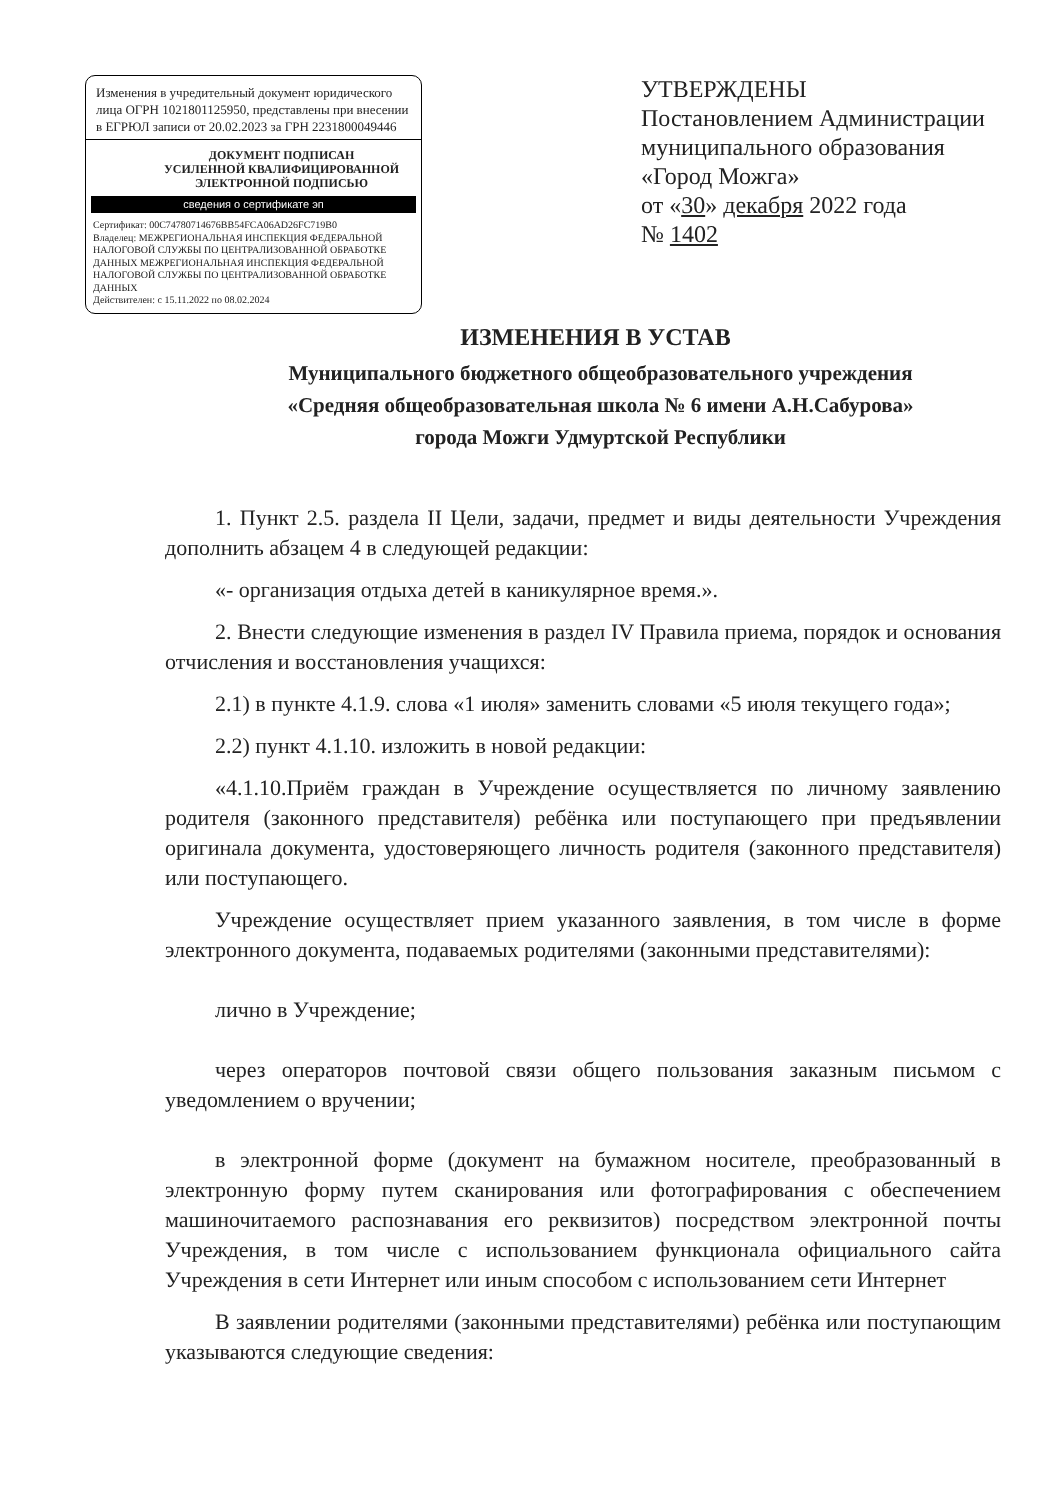Изменения в учредительный документ юридического лица ОГРН 1021801125950, представлены при внесении в ЕГРЮЛ записи от 20.02.2023 за ГРН 2231800049446
ДОКУМЕНТ ПОДПИСАН
УСИЛЕННОЙ КВАЛИФИЦИРОВАННОЙ
ЭЛЕКТРОННОЙ ПОДПИСЬЮ
сведения о сертификате эп
Сертификат: 00C74780714676BB54FCA06AD26FC719B0
Владелец: МЕЖРЕГИОНАЛЬНАЯ ИНСПЕКЦИЯ ФЕДЕРАЛЬНОЙ НАЛОГОВОЙ СЛУЖБЫ ПО ЦЕНТРАЛИЗОВАННОЙ ОБРАБОТКЕ ДАННЫХ МЕЖРЕГИОНАЛЬНАЯ ИНСПЕКЦИЯ ФЕДЕРАЛЬНОЙ НАЛОГОВОЙ СЛУЖБЫ ПО ЦЕНТРАЛИЗОВАННОЙ ОБРАБОТКЕ ДАННЫХ
Действителен: с 15.11.2022 по 08.02.2024
УТВЕРЖДЕНЫ
Постановлением Администрации муниципального образования «Город Можга»
от «30» декабря 2022 года
№ 1402
ИЗМЕНЕНИЯ В УСТАВ
Муниципального бюджетного общеобразовательного учреждения
«Средняя общеобразовательная школа № 6 имени А.Н.Сабурова»
города Можги Удмуртской Республики
1. Пункт 2.5. раздела II Цели, задачи, предмет и виды деятельности Учреждения дополнить абзацем 4 в следующей редакции:
«- организация отдыха детей в каникулярное время.».
2. Внести следующие изменения в раздел IV Правила приема, порядок и основания отчисления и восстановления учащихся:
2.1) в пункте 4.1.9. слова «1 июля» заменить словами «5 июля текущего года»;
2.2) пункт 4.1.10. изложить в новой редакции:
«4.1.10.Приём граждан в Учреждение осуществляется по личному заявлению родителя (законного представителя) ребёнка или поступающего при предъявлении оригинала документа, удостоверяющего личность родителя (законного представителя) или поступающего.
Учреждение осуществляет прием указанного заявления, в том числе в форме электронного документа, подаваемых родителями (законными представителями):
лично в Учреждение;
через операторов почтовой связи общего пользования заказным письмом с уведомлением о вручении;
в электронной форме (документ на бумажном носителе, преобразованный в электронную форму путем сканирования или фотографирования с обеспечением машиночитаемого распознавания его реквизитов) посредством электронной почты Учреждения, в том числе с использованием функционала официального сайта Учреждения в сети Интернет или иным способом с использованием сети Интернет
В заявлении родителями (законными представителями) ребёнка или поступающим указываются следующие сведения: